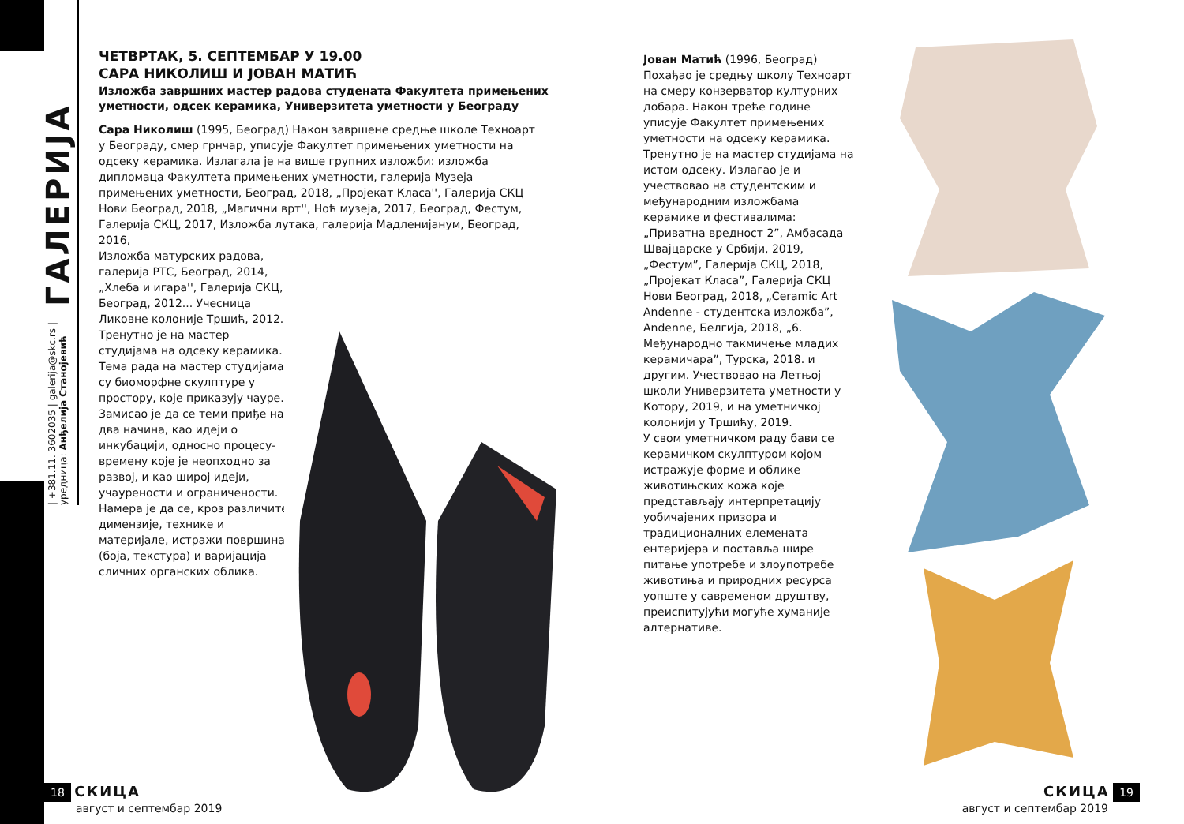| +381.11. 3602035 | galerija@skc.rs |
уредница: Анђелија Станојевић ГАЛЕРИЈА
ЧЕТВРТАК, 5. СЕПТЕМБАР У 19.00
САРА НИКОЛИШ И ЈОВАН МАТИЋ
Изложба завршних мастер радова студената Факултета примењених уметности, одсек керамика, Универзитета уметности у Београду
Сара Николиш (1995, Београд) Након завршене средње школе Техноарт у Београду, смер грнчар, уписује Факултет примењених уметности на одсеку керамика. Излагала је на више групних изложби: изложба дипломаца Факултета примењених уметности, галерија Музеја примењених уметности, Београд, 2018, „Пројекат Класа'', Галерија СКЦ Нови Београд, 2018, „Магични врт'', Ноћ музеја, 2017, Београд, Фестум, Галерија СКЦ, 2017, Изложба лутака, галерија Мадленијанум, Београд, 2016,
Изложба матурских радова, галерија РТС, Београд, 2014, „Хлеба и игара'', Галерија СКЦ, Београд, 2012... Учесница Ликовне колоније Тршић, 2012. Тренутно је на мастер студијама на одсеку керамика. Тема рада на мастер студијама су биоморфне скулптуре у простору, које приказују чауре. Замисао је да се теми приђе на два начина, као идеји о инкубацији, односно процесу-времену које је неопходно за развој, и као широј идеји, учаурености и ограничености. Намера је да се, кроз различите димензије, технике и материјале, истражи површина (боја, текстура) и варијација сличних органских облика.
Јован Матић (1996, Београд) Похађао је средњу школу Техноарт на смеру конзерватор културних добара. Након треће године уписује Факултет примењених уметности на одсеку керамика. Тренутно је на мастер студијама на истом одсеку. Излагао је и учествовао на студентским и међународним изложбама керамике и фестивалима: „Приватна вредност 2”, Амбасада Швајцарске у Србији, 2019, „Фестум”, Галерија СКЦ, 2018, „Пројекат Класа”, Галерија СКЦ Нови Београд, 2018, „Ceramic Art Andenne - студентска изложба”, Andenne, Белгија, 2018, „6. Међународно такмичење младих керамичара”, Турска, 2018. и другим. Учествовао на Летњој школи Универзитета уметности у Котору, 2019, и на уметничкој колонији у Тршићу, 2019.
У свом уметничком раду бави се керамичком скулптуром којом истражује форме и облике животињских кожа које представљају интерпретацију уобичајених призора и традиционалних елемената ентеријера и поставља шире питање употребе и злоупотребе животиња и природних ресурса уопште у савременом друштву, преиспитујући могуће хуманије алтернативе.
18 СКИЦА
август и септембар 2019
СКИЦА 19
август и септембар 2019